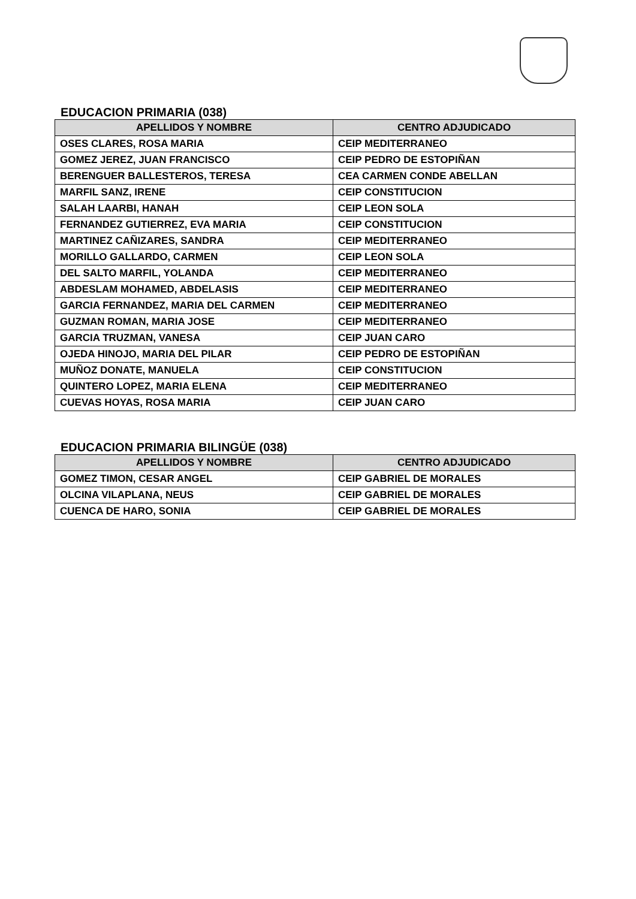EDUCACION PRIMARIA (038)
| APELLIDOS Y NOMBRE | CENTRO ADJUDICADO |
| --- | --- |
| OSES CLARES, ROSA MARIA | CEIP MEDITERRANEO |
| GOMEZ JEREZ, JUAN FRANCISCO | CEIP PEDRO DE ESTOPIÑAN |
| BERENGUER BALLESTEROS, TERESA | CEA CARMEN CONDE ABELLAN |
| MARFIL SANZ, IRENE | CEIP CONSTITUCION |
| SALAH LAARBI, HANAH | CEIP LEON SOLA |
| FERNANDEZ GUTIERREZ, EVA MARIA | CEIP CONSTITUCION |
| MARTINEZ CAÑIZARES, SANDRA | CEIP MEDITERRANEO |
| MORILLO GALLARDO, CARMEN | CEIP LEON SOLA |
| DEL SALTO MARFIL, YOLANDA | CEIP MEDITERRANEO |
| ABDESLAM MOHAMED, ABDELASIS | CEIP MEDITERRANEO |
| GARCIA FERNANDEZ, MARIA DEL CARMEN | CEIP MEDITERRANEO |
| GUZMAN ROMAN, MARIA JOSE | CEIP MEDITERRANEO |
| GARCIA TRUZMAN, VANESA | CEIP JUAN CARO |
| OJEDA HINOJO, MARIA DEL PILAR | CEIP PEDRO DE ESTOPIÑAN |
| MUÑOZ DONATE, MANUELA | CEIP CONSTITUCION |
| QUINTERO LOPEZ, MARIA ELENA | CEIP MEDITERRANEO |
| CUEVAS HOYAS, ROSA MARIA | CEIP JUAN CARO |
EDUCACION PRIMARIA BILINGÜE (038)
| APELLIDOS Y NOMBRE | CENTRO ADJUDICADO |
| --- | --- |
| GOMEZ TIMON, CESAR ANGEL | CEIP GABRIEL DE MORALES |
| OLCINA VILAPLANA, NEUS | CEIP GABRIEL DE MORALES |
| CUENCA DE HARO, SONIA | CEIP GABRIEL DE MORALES |